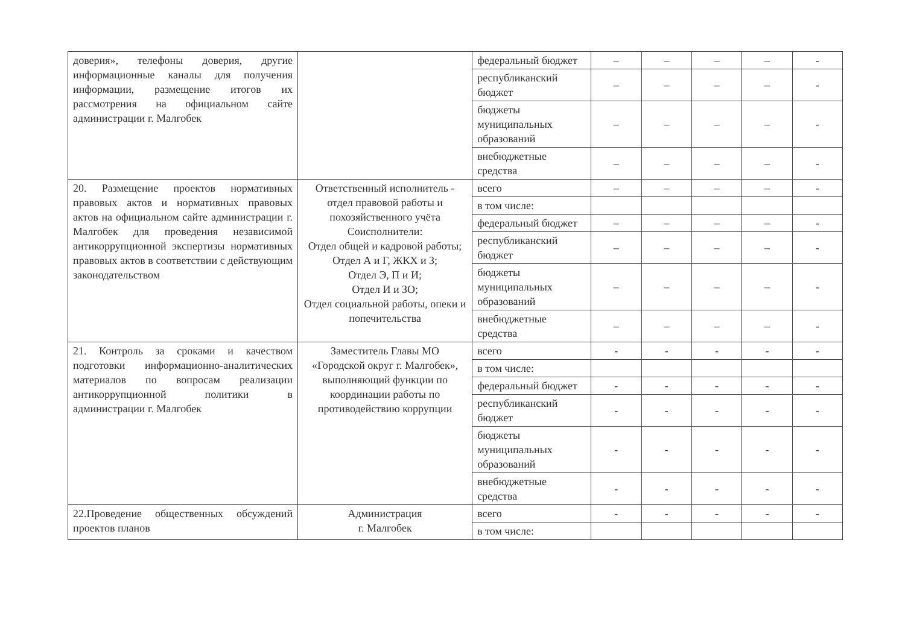| доверия», телефоны доверия, другие информационные каналы для получения информации, размещение итогов их рассмотрения на официальном сайте администрации г. Малгобек | | федеральный бюджет | – | – | – | – | - |
| | | республиканский бюджет | – | – | – | – | - |
| | | бюджеты муниципальных образований | – | – | – | – | - |
| | | внебюджетные средства | – | – | – | – | - |
| 20. Размещение проектов нормативных правовых актов и нормативных правовых актов на официальном сайте администрации г. Малгобек для проведения независимой антикоррупционной экспертизы нормативных правовых актов в соответствии с действующим законодательством | Ответственный исполнитель - отдел правовой работы и похозяйственного учёта Соисполнители: Отдел общей и кадровой работы; Отдел А и Г, ЖКХ и З; Отдел Э, П и И; Отдел И и ЗО; Отдел социальной работы, опеки и попечительства | всего | – | – | – | – | - |
| | | в том числе: | | | | | |
| | | федеральный бюджет | – | – | – | – | - |
| | | республиканский бюджет | – | – | – | – | - |
| | | бюджеты муниципальных образований | – | – | – | – | - |
| | | внебюджетные средства | – | – | – | – | - |
| 21. Контроль за сроками и качеством подготовки информационно-аналитических материалов по вопросам реализации антикоррупционной политики в администрации г. Малгобек | Заместитель Главы МО «Городской округ г. Малгобек», выполняющий функции по координации работы по противодействию коррупции | всего | - | - | - | - | - |
| | | в том числе: | | | | | |
| | | федеральный бюджет | - | - | - | - | - |
| | | республиканский бюджет | - | - | - | - | - |
| | | бюджеты муниципальных образований | - | - | - | - | - |
| | | внебюджетные средства | - | - | - | - | - |
| 22.Проведение общественных обсуждений проектов планов | Администрация г. Малгобек | всего | - | - | - | - | - |
| | | в том числе: | | | | | |